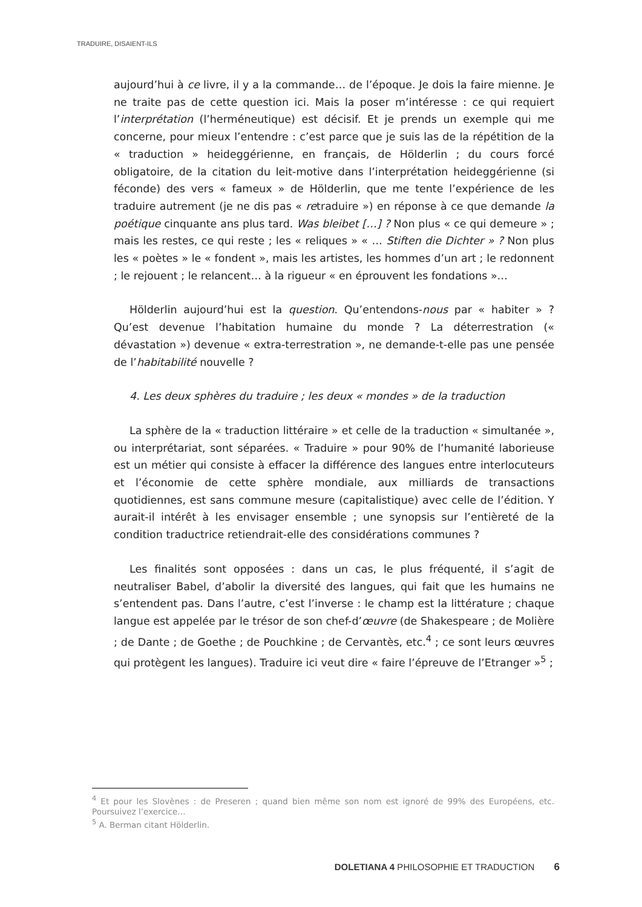TRADUIRE, DISAIENT-ILS
aujourd’hui à ce livre, il y a la commande… de l’époque. Je dois la faire mienne. Je ne traite pas de cette question ici. Mais la poser m’intéresse : ce qui requiert l’interprétation (l’herméneutique) est décisif. Et je prends un exemple qui me concerne, pour mieux l’entendre : c’est parce que je suis las de la répétition de la « traduction » heideggérienne, en français, de Hölderlin ; du cours forcé obligatoire, de la citation du leit-motive dans l’interprétation heideggérienne (si féconde) des vers « fameux » de Hölderlin, que me tente l’expérience de les traduire autrement (je ne dis pas « retraduire ») en réponse à ce que demande la poétique cinquante ans plus tard. Was bleibet […] ? Non plus « ce qui demeure » ; mais les restes, ce qui reste ; les « reliques » « … Stiften die Dichter » ? Non plus les « poètes » le « fondent », mais les artistes, les hommes d’un art ; le redonnent ; le rejouent ; le relancent… à la rigueur « en éprouvent les fondations »…
Hölderlin aujourd’hui est la question. Qu’entendons-nous par « habiter » ? Qu’est devenue l’habitation humaine du monde ? La déterrestration (« dévastation ») devenue « extra-terrestration », ne demande-t-elle pas une pensée de l’habitabilité nouvelle ?
4. Les deux sphères du traduire ; les deux « mondes » de la traduction
La sphère de la « traduction littéraire » et celle de la traduction « simultanée », ou interprétariat, sont séparées. « Traduire » pour 90% de l’humanité laborieuse est un métier qui consiste à effacer la différence des langues entre interlocuteurs et l’économie de cette sphère mondiale, aux milliards de transactions quotidiennes, est sans commune mesure (capitalistique) avec celle de l’édition. Y aurait-il intérêt à les envisager ensemble ; une synopsis sur l’entièreté de la condition traductrice retiendrait-elle des considérations communes ?
Les finalités sont opposées : dans un cas, le plus fréquenté, il s’agit de neutraliser Babel, d’abolir la diversité des langues, qui fait que les humains ne s’entendent pas. Dans l’autre, c’est l’inverse : le champ est la littérature ; chaque langue est appelée par le trésor de son chef-d’œuvre (de Shakespeare ; de Molière ; de Dante ; de Goethe ; de Pouchkine ; de Cervantès, etc.<sup>4</sup> ; ce sont leurs œuvres qui protègent les langues). Traduire ici veut dire « faire l’épreuve de l’Etranger »<sup>5</sup> ;
<sup>4</sup> Et pour les Slovènes : de Preseren ; quand bien même son nom est ignoré de 99% des Européens, etc. Poursuivez l’exercice…
<sup>5</sup> A. Berman citant Hölderlin.
DOLETIANA 4 PHILOSOPHIE ET TRADUCTION 6